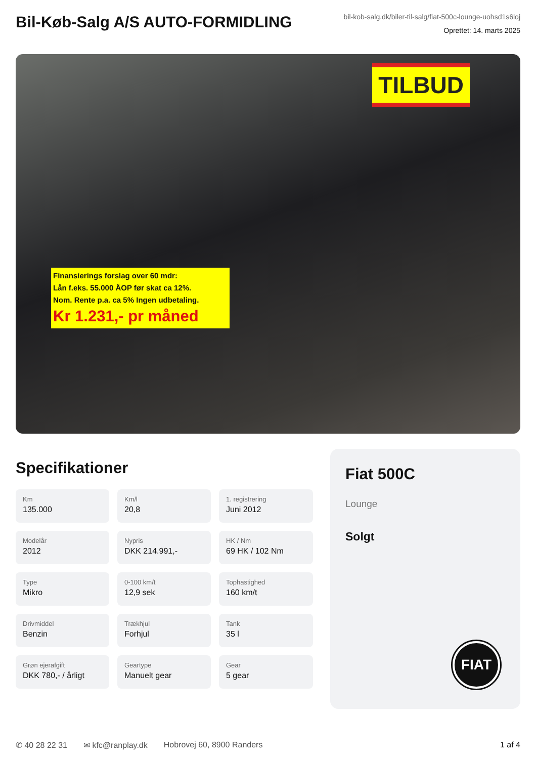Bil-Køb-Salg A/S AUTO-FORMIDLING
bil-kob-salg.dk/biler-til-salg/fiat-500c-lounge-uohsd1s6loj
Oprettet: 14. marts 2025
TILBUD
Finansierings forslag over 60 mdr:
Lån f.eks. 55.000 ÅOP før skat ca 12%.
Nom. Rente p.a. ca 5% Ingen udbetaling.
Kr 1.231,- pr måned
Specifikationer
Km
135.000
Km/l
20,8
1. registrering
Juni 2012
Modelår
2012
Nypris
DKK 214.991,-
HK / Nm
69 HK / 102 Nm
Type
Mikro
0-100 km/t
12,9 sek
Tophastighed
160 km/t
Drivmiddel
Benzin
Trækhjul
Forhjul
Tank
35 l
Grøn ejerafgift
DKK 780,- / årligt
Geartype
Manuelt gear
Gear
5 gear
Fiat 500C
Lounge
Solgt
FIAT
✆ 40 28 22 31 ✉ kfc@ranplay.dk Hobrovej 60, 8900 Randers 1 af 4